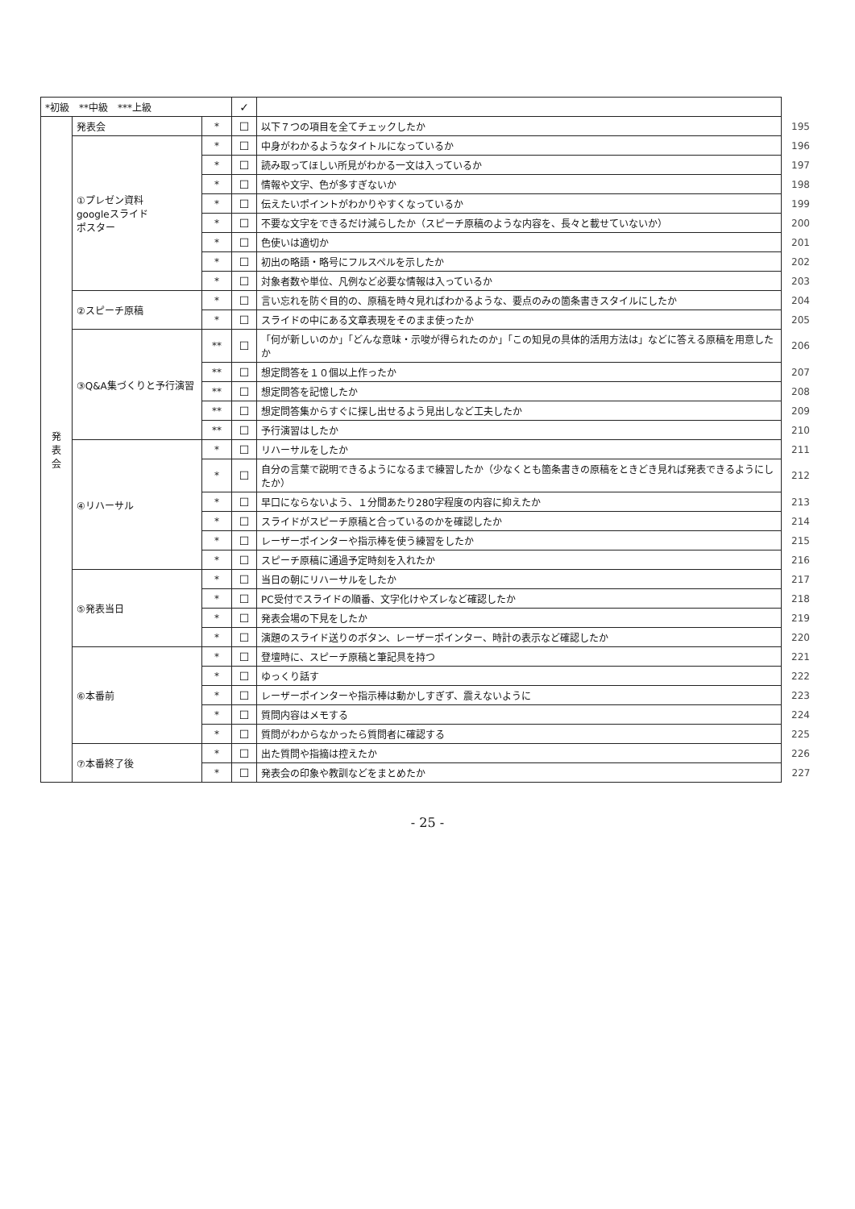| *初級 **中級 ***上級 | | | ✓ | | |
| 発 表 会 | 発表会 | * | ☐ | 以下７つの項目を全てチェックしたか | 195 |
| | ①プレゼン資料 googleスライド ポスター | * | ☐ | 中身がわかるようなタイトルになっているか | 196 |
| | | * | ☐ | 読み取ってほしい所見がわかる一文は入っているか | 197 |
| | | * | ☐ | 情報や文字、色が多すぎないか | 198 |
| | | * | ☐ | 伝えたいポイントがわかりやすくなっているか | 199 |
| | | * | ☐ | 不要な文字をできるだけ減らしたか（スピーチ原稿のような内容を、長々と載せていないか） | 200 |
| | | * | ☐ | 色使いは適切か | 201 |
| | | * | ☐ | 初出の略語・略号にフルスペルを示したか | 202 |
| | | * | ☐ | 対象者数や単位、凡例など必要な情報は入っているか | 203 |
| | ②スピーチ原稿 | * | ☐ | 言い忘れを防ぐ目的の、原稿を時々見ればわかるような、要点のみの箇条書きスタイルにしたか | 204 |
| | | * | ☐ | スライドの中にある文章表現をそのまま使ったか | 205 |
| | ③Q&A集づくりと予行演習 | ** | ☐ | 「何が新しいのか」「どんな意味・示唆が得られたのか」「この知見の具体的活用方法は」などに答える原稿を用意したか | 206 |
| | | ** | ☐ | 想定問答を１０個以上作ったか | 207 |
| | | ** | ☐ | 想定問答を記憶したか | 208 |
| | | ** | ☐ | 想定問答集からすぐに探し出せるよう見出しなど工夫したか | 209 |
| | | ** | ☐ | 予行演習はしたか | 210 |
| | ④リハーサル | * | ☐ | リハーサルをしたか | 211 |
| | | * | ☐ | 自分の言葉で説明できるようになるまで練習したか（少なくとも箇条書きの原稿をときどき見れば発表できるようにしたか） | 212 |
| | | * | ☐ | 早口にならないよう、１分間あたり280字程度の内容に抑えたか | 213 |
| | | * | ☐ | スライドがスピーチ原稿と合っているのかを確認したか | 214 |
| | | * | ☐ | レーザーポインターや指示棒を使う練習をしたか | 215 |
| | | * | ☐ | スピーチ原稿に通過予定時刻を入れたか | 216 |
| | ⑤発表当日 | * | ☐ | 当日の朝にリハーサルをしたか | 217 |
| | | * | ☐ | PC受付でスライドの順番、文字化けやズレなど確認したか | 218 |
| | | * | ☐ | 発表会場の下見をしたか | 219 |
| | | * | ☐ | 演題のスライド送りのボタン、レーザーポインター、時計の表示など確認したか | 220 |
| | ⑥本番前 | * | ☐ | 登壇時に、スピーチ原稿と筆記具を持つ | 221 |
| | | * | ☐ | ゆっくり話す | 222 |
| | | * | ☐ | レーザーポインターや指示棒は動かしすぎず、震えないように | 223 |
| | | * | ☐ | 質問内容はメモする | 224 |
| | | * | ☐ | 質問がわからなかったら質問者に確認する | 225 |
| | ⑦本番終了後 | * | ☐ | 出た質問や指摘は控えたか | 226 |
| | | * | ☐ | 発表会の印象や教訓などをまとめたか | 227 |
- 25 -